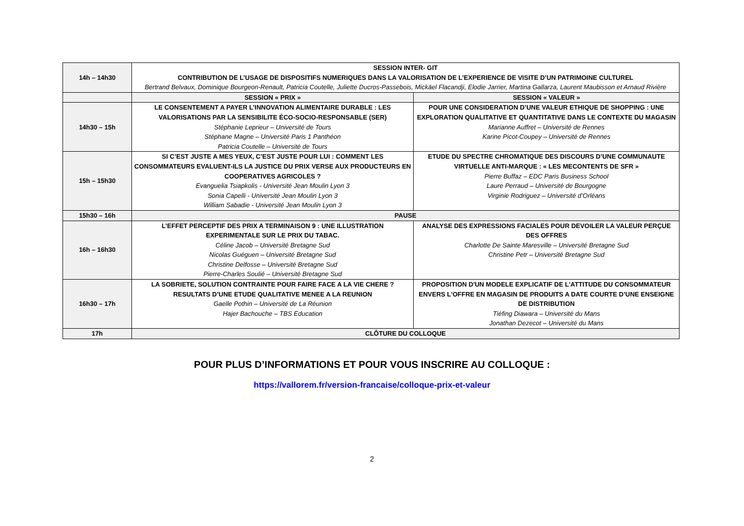| 14h – 14h30 | SESSION INTER- GIT CONTRIBUTION DE L’USAGE DE DISPOSITIFS NUMERIQUES DANS LA VALORISATION DE L’EXPERIENCE DE VISITE D’UN PATRIMOINE CULTUREL Bertrand Belvaux, Dominique Bourgeon-Renault, Patricia Coutelle, Juliette Ducros-Passebois, Mickäel Flacandji, Elodie Jarrier, Martina Gallarza, Laurent Maubisson et Arnaud Rivière | |
| | SESSION « PRIX » | SESSION « VALEUR » |
| 14h30 – 15h | LE CONSENTEMENT A PAYER L’INNOVATION ALIMENTAIRE DURABLE : LES VALORISATIONS PAR LA SENSIBILITE ÉCO-SOCIO-RESPONSABLE (SER) Stéphanie Leprieur – Université de Tours Stéphane Magne – Université Paris 1 Panthéon Patricia Coutelle – Université de Tours | POUR UNE CONSIDERATION D’UNE VALEUR ETHIQUE DE SHOPPING : UNE EXPLORATION QUALITATIVE ET QUANTITATIVE DANS LE CONTEXTE DU MAGASIN Marianne Auffret – Université de Rennes Karine Picot-Coupey – Université de Rennes |
| 15h – 15h30 | SI C’EST JUSTE A MES YEUX, C’EST JUSTE POUR LUI : COMMENT LES CONSOMMATEURS EVALUENT-ILS LA JUSTICE DU PRIX VERSE AUX PRODUCTEURS EN COOPERATIVES AGRICOLES ? Evanguelia Tsiapkolis - Université Jean Moulin Lyon 3 Sonia Capelli - Université Jean Moulin Lyon 3 William Sabadie - Université Jean Moulin Lyon 3 | ETUDE DU SPECTRE CHROMATIQUE DES DISCOURS D’UNE COMMUNAUTE VIRTUELLE ANTI-MARQUE : « LES MECONTENTS DE SFR » Pierre Buffaz – EDC Paris Business School Laure Perraud – Université de Bourgogne Virginie Rodriguez – Université d’Orléans |
| 15h30 – 16h | PAUSE | |
| 16h – 16h30 | L’EFFET PERCEPTIF DES PRIX A TERMINAISON 9 : UNE ILLUSTRATION EXPERIMENTALE SUR LE PRIX DU TABAC. Céline Jacob – Université Bretagne Sud Nicolas Guéguen – Université Bretagne Sud Christine Delfosse – Université Bretagne Sud Pierre-Charles Soulié – Université Bretagne Sud | ANALYSE DES EXPRESSIONS FACIALES POUR DEVOILER LA VALEUR PERÇUE DES OFFRES Charlotte De Sainte Maresville – Université Bretagne Sud Christine Petr – Université Bretagne Sud |
| 16h30 – 17h | LA SOBRIETE, SOLUTION CONTRAINTE POUR FAIRE FACE A LA VIE CHERE ? RESULTATS D’UNE ETUDE QUALITATIVE MENEE A LA REUNION Gaelle Pothin – Université de La Réunion Hajer Bachouche – TBS Education | PROPOSITION D'UN MODELE EXPLICATIF DE L'ATTITUDE DU CONSOMMATEUR ENVERS L'OFFRE EN MAGASIN DE PRODUITS A DATE COURTE D’UNE ENSEIGNE DE DISTRIBUTION Tiéfing Diawara – Université du Mans Jonathan Dezecot – Université du Mans |
| 17h | CLÔTURE DU COLLOQUE | |
POUR PLUS D’INFORMATIONS ET POUR VOUS INSCRIRE AU COLLOQUE :
https://vallorem.fr/version-francaise/colloque-prix-et-valeur
2